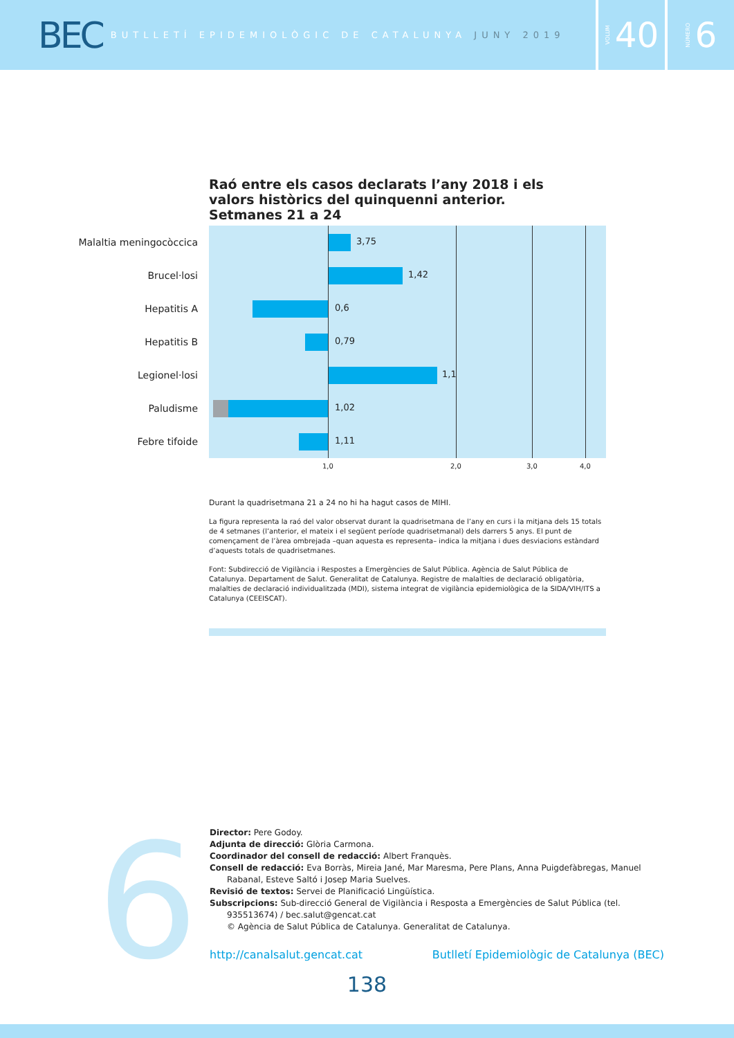BEC
BUTLLETÍ EPIDEMIOLÒGIC DE CATALUNYA JUNY 2019
VOLUM 40
NÚMERO 6
Raó entre els casos declarats l’any 2018 i els valors històrics del quinquenni anterior. Setmanes 21 a 24
Malaltia meningocòccica
3,75
Brucel·losi
1,42
Hepatitis A
0,6
Hepatitis B
0,79
Legionel·losi
1,1
Paludisme
1,02
Febre tifoide
1,11
1,0 2,0 3,0 4,0
Durant la quadrisetmana 21 a 24 no hi ha hagut casos de MIHI.
La figura representa la raó del valor observat durant la quadrisetmana de l’any en curs i la mitjana dels 15 totals de 4 setmanes (l’anterior, el mateix i el següent període quadrisetmanal) dels darrers 5 anys. El punt de començament de l’àrea ombrejada –quan aquesta es representa– indica la mitjana i dues desviacions estàndard d’aquests totals de quadrisetmanes.
Font: Subdirecció de Vigilància i Respostes a Emergències de Salut Pública. Agència de Salut Pública de Catalunya. Departament de Salut. Generalitat de Catalunya. Registre de malalties de declaració obligatòria, malalties de declaració individualitzada (MDI), sistema integrat de vigilància epidemiològica de la SIDA/VIH/ITS a Catalunya (CEEISCAT).
6
Director: Pere Godoy.
Adjunta de direcció: Glòria Carmona.
Coordinador del consell de redacció: Albert Franquès.
Consell de redacció: Eva Borràs, Mireia Jané, Mar Maresma, Pere Plans, Anna Puigdefàbregas, Manuel Rabanal, Esteve Saltó i Josep Maria Suelves.
Revisió de textos: Servei de Planificació Lingüística.
Subscripcions: Sub-direcció General de Vigilància i Resposta a Emergències de Salut Pública (tel. 935513674) / bec.salut@gencat.cat
© Agència de Salut Pública de Catalunya. Generalitat de Catalunya.
http://canalsalut.gencat.cat Butlletí Epidemiològic de Catalunya (BEC)
138